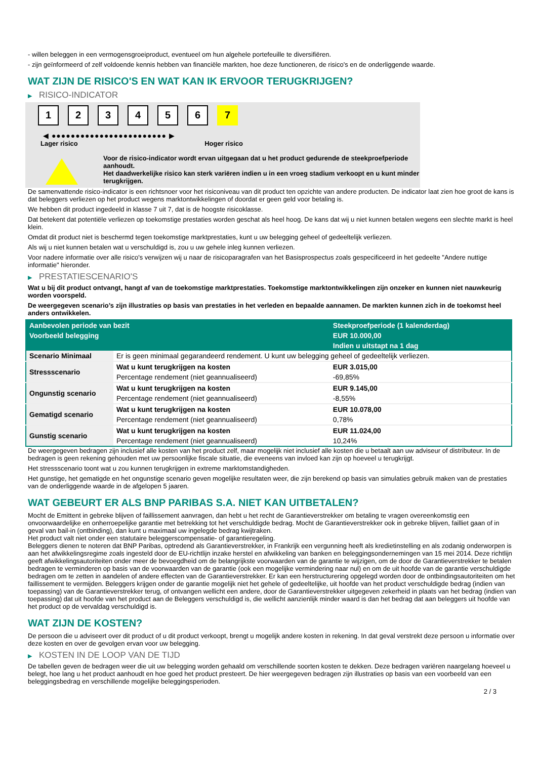- willen beleggen in een vermogensgroeiproduct, eventueel om hun algehele portefeuille te diversifiëren.
- zijn geïnformeerd of zelf voldoende kennis hebben van financiële markten, hoe deze functioneren, de risico's en de onderliggende waarde.
WAT ZIJN DE RISICO'S EN WAT KAN IK ERVOOR TERUGKRIJGEN?
▶ RISICO-INDICATOR
1 2 3 4 5 6 7
◀ ●●●●●●●●●●●●●●●●●●●●●●●● ▶
Lager risico Hoger risico
Voor de risico-indicator wordt ervan uitgegaan dat u het product gedurende de steekproefperiode aanhoudt.
Het daadwerkelijke risico kan sterk variëren indien u in een vroeg stadium verkoopt en u kunt minder terugkrijgen.
De samenvattende risico-indicator is een richtsnoer voor het risiconiveau van dit product ten opzichte van andere producten. De indicator laat zien hoe groot de kans is dat beleggers verliezen op het product wegens marktontwikkelingen of doordat er geen geld voor betaling is.
We hebben dit product ingedeeld in klasse 7 uit 7, dat is de hoogste risicoklasse.
Dat betekent dat potentiële verliezen op toekomstige prestaties worden geschat als heel hoog. De kans dat wij u niet kunnen betalen wegens een slechte markt is heel klein.
Omdat dit product niet is beschermd tegen toekomstige marktprestaties, kunt u uw belegging geheel of gedeeltelijk verliezen.
Als wij u niet kunnen betalen wat u verschuldigd is, zou u uw gehele inleg kunnen verliezen.
Voor nadere informatie over alle risico's verwijzen wij u naar de risicoparagrafen van het Basisprospectus zoals gespecificeerd in het gedeelte "Andere nuttige informatie" hieronder.
▶ PRESTATIESCENARIO'S
Wat u bij dit product ontvangt, hangt af van de toekomstige marktprestaties. Toekomstige marktontwikkelingen zijn onzeker en kunnen niet nauwkeurig worden voorspeld.
De weergegeven scenario’s zijn illustraties op basis van prestaties in het verleden en bepaalde aannamen. De markten kunnen zich in de toekomst heel anders ontwikkelen.
| Aanbevolen periode van bezit | | Steekproefperiode (1 kalenderdag) |
| --- | --- | --- |
| Voorbeeld belegging | | EUR 10.000,00 |
| | | Indien u uitstapt na 1 dag |
| Scenario Minimaal | Er is geen minimaal gegarandeerd rendement. U kunt uw belegging geheel of gedeeltelijk verliezen. | |
| Stressscenario | Wat u kunt terugkrijgen na kosten | EUR 3.015,00 |
| | Percentage rendement (niet geannualiseerd) | -69,85% |
| Ongunstig scenario | Wat u kunt terugkrijgen na kosten | EUR 9.145,00 |
| | Percentage rendement (niet geannualiseerd) | -8,55% |
| Gematigd scenario | Wat u kunt terugkrijgen na kosten | EUR 10.078,00 |
| | Percentage rendement (niet geannualiseerd) | 0,78% |
| Gunstig scenario | Wat u kunt terugkrijgen na kosten | EUR 11.024,00 |
| | Percentage rendement (niet geannualiseerd) | 10,24% |
De weergegeven bedragen zijn inclusief alle kosten van het product zelf, maar mogelijk niet inclusief alle kosten die u betaalt aan uw adviseur of distributeur. In de bedragen is geen rekening gehouden met uw persoonlijke fiscale situatie, die eveneens van invloed kan zijn op hoeveel u terugkrijgt.
Het stressscenario toont wat u zou kunnen terugkrijgen in extreme marktomstandigheden.
Het gunstige, het gematigde en het ongunstige scenario geven mogelijke resultaten weer, die zijn berekend op basis van simulaties gebruik maken van de prestaties van de onderliggende waarde in de afgelopen 5 jaaren.
WAT GEBEURT ER ALS BNP PARIBAS S.A. NIET KAN UITBETALEN?
Mocht de Emittent in gebreke blijven of faillissement aanvragen, dan hebt u het recht de Garantieverstrekker om betaling te vragen overeenkomstig een onvoorwaardelijke en onherroepelijke garantie met betrekking tot het verschuldigde bedrag. Mocht de Garantieverstrekker ook in gebreke blijven, failliet gaan of in geval van bail-in (ontbinding), dan kunt u maximaal uw ingelegde bedrag kwijtraken.
Het product valt niet onder een statutaire beleggerscompensatie- of garantieregeling.
Beleggers dienen te noteren dat BNP Paribas, optredend als Garantieverstrekker, in Frankrijk een vergunning heeft als kredietinstelling en als zodanig onderworpen is aan het afwikkelingsregime zoals ingesteld door de EU-richtlijn inzake herstel en afwikkeling van banken en beleggingsondernemingen van 15 mei 2014. Deze richtlijn geeft afwikkelingsautoriteiten onder meer de bevoegdheid om de belangrijkste voorwaarden van de garantie te wijzigen, om de door de Garantieverstrekker te betalen bedragen te verminderen op basis van de voorwaarden van de garantie (ook een mogelijke vermindering naar nul) en om de uit hoofde van de garantie verschuldigde bedragen om te zetten in aandelen of andere effecten van de Garantieverstrekker. Er kan een herstructurering opgelegd worden door de ontbindingsautoriteiten om het faillissement te vermijden. Beleggers krijgen onder de garantie mogelijk niet het gehele of gedeeltelijke, uit hoofde van het product verschuldigde bedrag (indien van toepassing) van de Garantieverstrekker terug, of ontvangen wellicht een andere, door de Garantieverstrekker uitgegeven zekerheid in plaats van het bedrag (indien van toepassing) dat uit hoofde van het product aan de Beleggers verschuldigd is, die wellicht aanzienlijk minder waard is dan het bedrag dat aan beleggers uit hoofde van het product op de vervaldag verschuldigd is.
WAT ZIJN DE KOSTEN?
De persoon die u adviseert over dit product of u dit product verkoopt, brengt u mogelijk andere kosten in rekening. In dat geval verstrekt deze persoon u informatie over deze kosten en over de gevolgen ervan voor uw belegging.
▶ KOSTEN IN DE LOOP VAN DE TIJD
De tabellen geven de bedragen weer die uit uw belegging worden gehaald om verschillende soorten kosten te dekken. Deze bedragen variëren naargelang hoeveel u belegt, hoe lang u het product aanhoudt en hoe goed het product presteert. De hier weergegeven bedragen zijn illustraties op basis van een voorbeeld van een beleggingsbedrag en verschillende mogelijke beleggingsperioden.
2 / 3